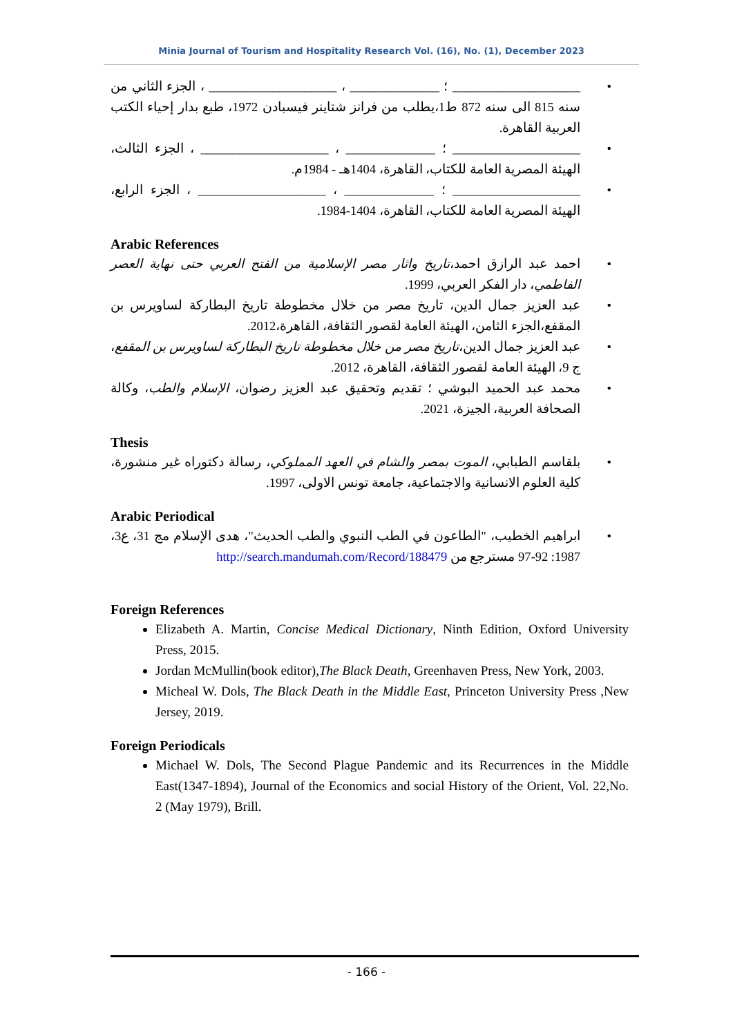Minia Journal of Tourism and Hospitality Research Vol. (16), No. (1), December 2023
• ____________________ ؛ ______________ ، ____________________ ، الجزء الثاني من سنه 815 الى سنه 872 ط1،يطلب من فرانز شتاينر فيسبادن 1972، طبع بدار إحياء الكتب العربية القاهرة.
• ____________________ ؛ ______________ ، ____________________ ، الجزء الثالث، الهيئة المصرية العامة للكتاب، القاهرة، 1404هـ - 1984م.
• ____________________ ؛ ______________ ، ____________________ ، الجزء الرابع، الهيئة المصرية العامة للكتاب، القاهرة، 1404-1984.
Arabic References
• احمد عبد الرازق احمد،تاريخ واثار مصر الإسلامية من الفتح العربي حتى نهاية العصر الفاطمي، دار الفكر العربي، 1999.
• عبد العزيز جمال الدين، تاريخ مصر من خلال مخطوطة تاريخ البطاركة لساويرس بن المقفع،الجزء الثامن، الهيئة العامة لقصور الثقافة، القاهرة،2012.
• عبد العزيز جمال الدين،تاريخ مصر من خلال مخطوطة تاريخ البطاركة لساويرس بن المقفع، ج 9، الهيئة العامة لقصور الثقافة، القاهرة، 2012.
• محمد عبد الحميد البوشي ؛ تقديم وتحقيق عبد العزيز رضوان، الإسلام والطب، وكالة الصحافة العربية، الجيزة، 2021.
Thesis
• بلقاسم الطبابي، الموت بمصر والشام في العهد المملوكي، رسالة دكتوراه غير منشورة، كلية العلوم الانسانية والاجتماعية، جامعة تونس الاولى، 1997.
Arabic Periodical
• ابراهيم الخطيب، "الطاعون في الطب النبوي والطب الحديث"، هدى الإسلام مج 31، ع3، 1987: 92-97 مسترجع من http://search.mandumah.com/Record/188479
Foreign References
Elizabeth A. Martin, Concise Medical Dictionary, Ninth Edition, Oxford University Press, 2015.
Jordan McMullin(book editor),The Black Death, Greenhaven Press, New York, 2003.
Micheal W. Dols, The Black Death in the Middle East, Princeton University Press ,New Jersey, 2019.
Foreign Periodicals
Michael W. Dols, The Second Plague Pandemic and its Recurrences in the Middle East(1347-1894), Journal of the Economics and social History of the Orient, Vol. 22,No. 2 (May 1979), Brill.
- 166 -